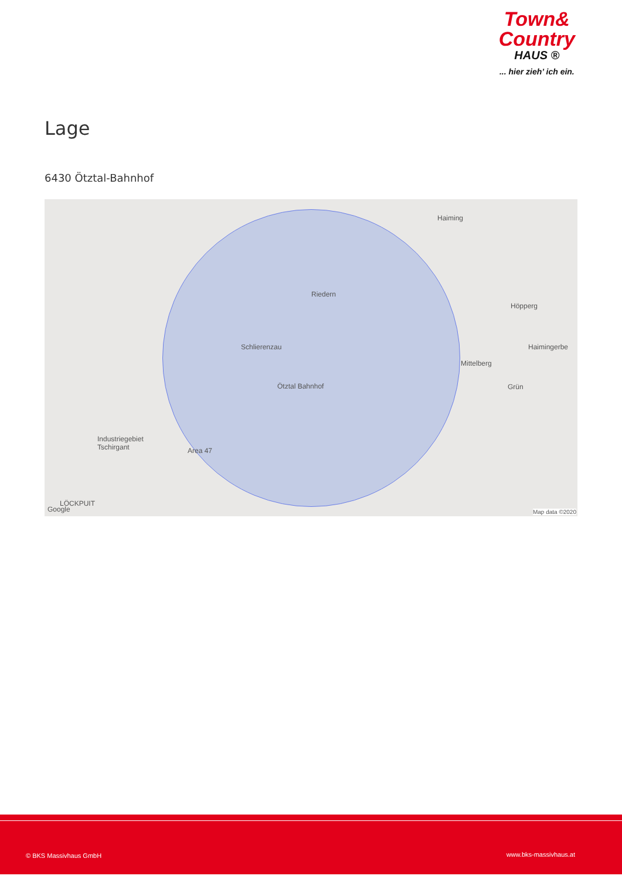Town&
Country
HAUS ®
... hier zieh’ ich ein.
Lage
6430 Ötztal-Bahnhof
Haiming
Riedern
Schlierenzau
Ötztal Bahnhof
Höpperg
Haimingerbe
Mittelberg
Grün
Industriegebiet
Tschirgant Area 47
LÖCKPUIT
Google Map data ©2020
© BKS Massivhaus GmbH www.bks-massivhaus.at